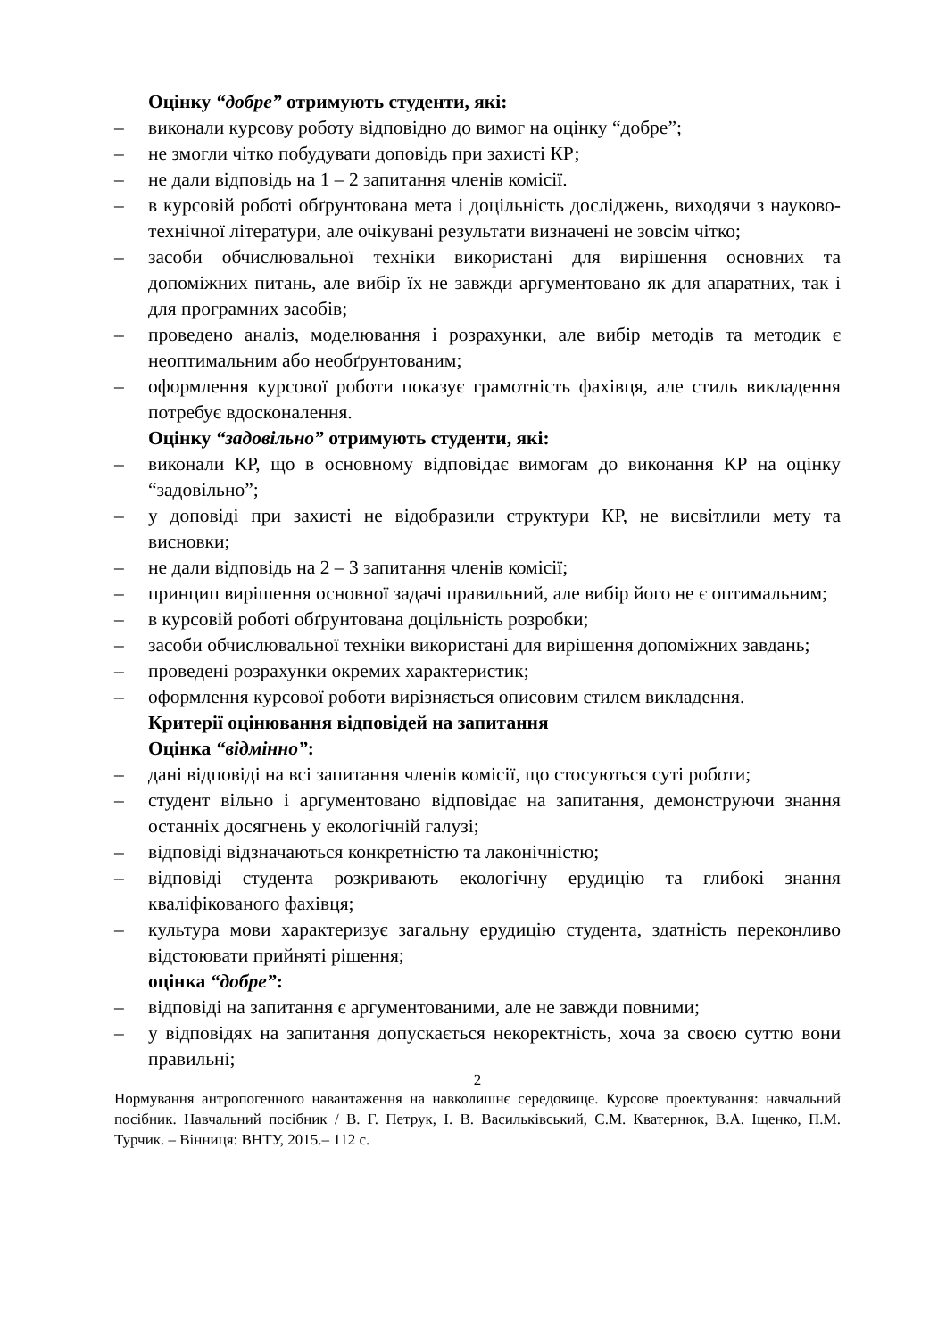Оцінку “добре” отримують студенти, які:
– виконали курсову роботу відповідно до вимог на оцінку “добре”;
– не змогли чітко побудувати доповідь при захисті КР;
– не дали відповідь на 1 – 2 запитання членів комісії.
– в курсовій роботі обґрунтована мета і доцільність досліджень, виходячи з науково-технічної літератури, але очікувані результати визначені не зовсім чітко;
– засоби обчислювальної техніки використані для вирішення основних та допоміжних питань, але вибір їх не завжди аргументовано як для апаратних, так і для програмних засобів;
– проведено аналіз, моделювання і розрахунки, але вибір методів та методик є неоптимальним або необґрунтованим;
– оформлення курсової роботи показує грамотність фахівця, але стиль викладення потребує вдосконалення.
Оцінку “задовільно” отримують студенти, які:
– виконали КР, що в основному відповідає вимогам до виконання КР на оцінку “задовільно”;
– у доповіді при захисті не відобразили структури КР, не висвітлили мету та висновки;
– не дали відповідь на 2 – 3 запитання членів комісії;
– принцип вирішення основної задачі правильний, але вибір його не є оптимальним;
– в курсовій роботі обґрунтована доцільність розробки;
– засоби обчислювальної техніки використані для вирішення допоміжних завдань;
– проведені розрахунки окремих характеристик;
– оформлення курсової роботи вирізняється описовим стилем викладення.
Критерії оцінювання відповідей на запитання
Оцінка “відмінно”:
– дані відповіді на всі запитання членів комісії, що стосуються суті роботи;
– студент вільно і аргументовано відповідає на запитання, демонструючи знання останніх досягнень у екологічній галузі;
– відповіді відзначаються конкретністю та лаконічністю;
– відповіді студента розкривають екологічну ерудицію та глибокі знання кваліфікованого фахівця;
– культура мови характеризує загальну ерудицію студента, здатність переконливо відстоювати прийняті рішення;
оцінка “добре”:
– відповіді на запитання є аргументованими, але не завжди повними;
– у відповідях на запитання допускається некоректність, хоча за своєю суттю вони правильні;
2
Нормування антропогенного навантаження на навколишнє середовище. Курсове проектування: навчальний посібник. Навчальний посібник / В. Г. Петрук, І. В. Васильківський, С.М. Кватернюк, В.А. Іщенко, П.М. Турчик. – Вінниця: ВНТУ, 2015.– 112 с.